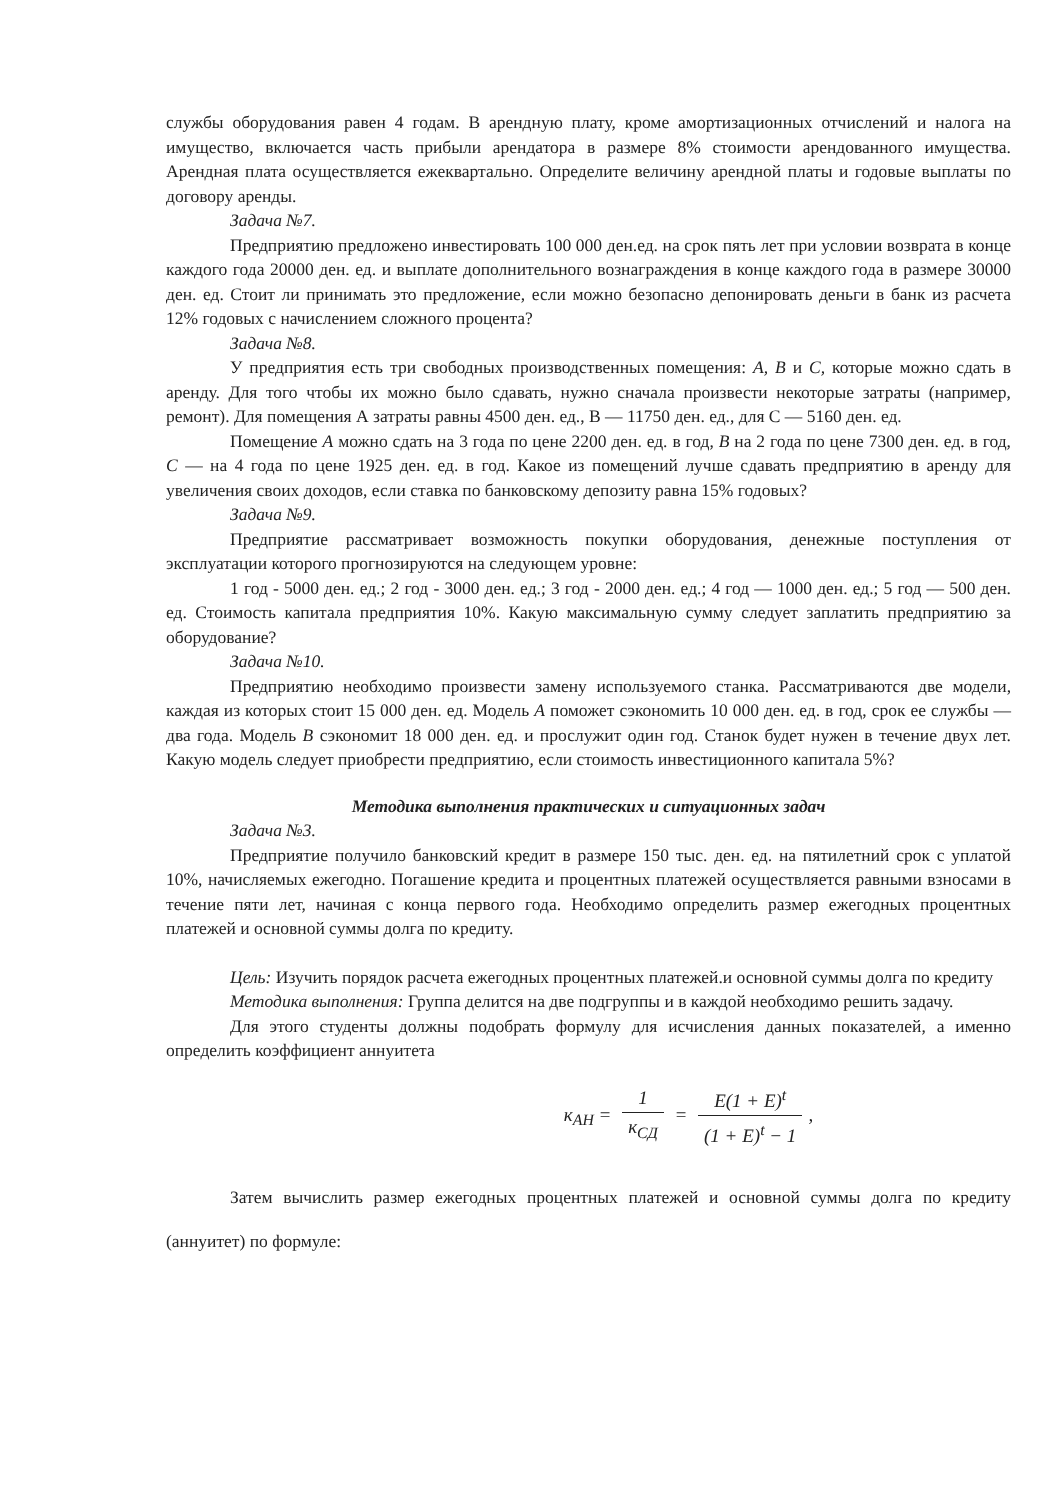службы оборудования равен 4 годам. В арендную плату, кроме амортизационных отчислений и налога на имущество, включается часть прибыли арендатора в размере 8% стоимости арендованного имущества. Арендная плата осуществляется ежеквартально. Определите величину арендной платы и годовые выплаты по договору аренды.
Задача №7.
Предприятию предложено инвестировать 100 000 ден.ед. на срок пять лет при условии возврата в конце каждого года 20000 ден. ед. и выплате дополнительного вознаграждения в конце каждого года в размере 30000 ден. ед. Стоит ли принимать это предложение, если можно безопасно депонировать деньги в банк из расчета 12% годовых с начислением сложного процента?
Задача №8.
У предприятия есть три свободных производственных помещения: А, В и С, которые можно сдать в аренду. Для того чтобы их можно было сдавать, нужно сначала произвести некоторые затраты (например, ремонт). Для помещения А затраты равны 4500 ден. ед., В — 11750 ден. ед., для С — 5160 ден. ед.
Помещение А можно сдать на 3 года по цене 2200 ден. ед. в год, В на 2 года по цене 7300 ден. ед. в год, С — на 4 года по цене 1925 ден. ед. в год. Какое из помещений лучше сдавать предприятию в аренду для увеличения своих доходов, если ставка по банковскому депозиту равна 15% годовых?
Задача №9.
Предприятие рассматривает возможность покупки оборудования, денежные поступления от эксплуатации которого прогнозируются на следующем уровне:
1 год - 5000 ден. ед.; 2 год - 3000 ден. ед.; 3 год - 2000 ден. ед.; 4 год — 1000 ден. ед.; 5 год — 500 ден. ед. Стоимость капитала предприятия 10%. Какую максимальную сумму следует заплатить предприятию за оборудование?
Задача №10.
Предприятию необходимо произвести замену используемого станка. Рассматриваются две модели, каждая из которых стоит 15 000 ден. ед. Модель А поможет сэкономить 10 000 ден. ед. в год, срок ее службы — два года. Модель В сэкономит 18 000 ден. ед. и прослужит один год. Станок будет нужен в течение двух лет. Какую модель следует приобрести предприятию, если стоимость инвестиционного капитала 5%?
Методика выполнения практических и ситуационных задач
Задача №3.
Предприятие получило банковский кредит в размере 150 тыс. ден. ед. на пятилетний срок с уплатой 10%, начисляемых ежегодно. Погашение кредита и процентных платежей осуществляется равными взносами в течение пяти лет, начиная с конца первого года. Необходимо определить размер ежегодных процентных платежей и основной суммы долга по кредиту.
Цель: Изучить порядок расчета ежегодных процентных платежей.и основной суммы долга по кредиту
Методика выполнения: Группа делится на две подгруппы и в каждой необходимо решить задачу.
Для этого студенты должны подобрать формулу для исчисления данных показателей, а именно определить коэффициент аннуитета
к<sub>АН</sub> = 1 к<sub>СД</sub> = E(1 + E)<sup>t</sup> (1 + E)<sup>t</sup> − 1,
Затем вычислить размер ежегодных процентных платежей и основной суммы долга по кредиту (аннуитет) по формуле: